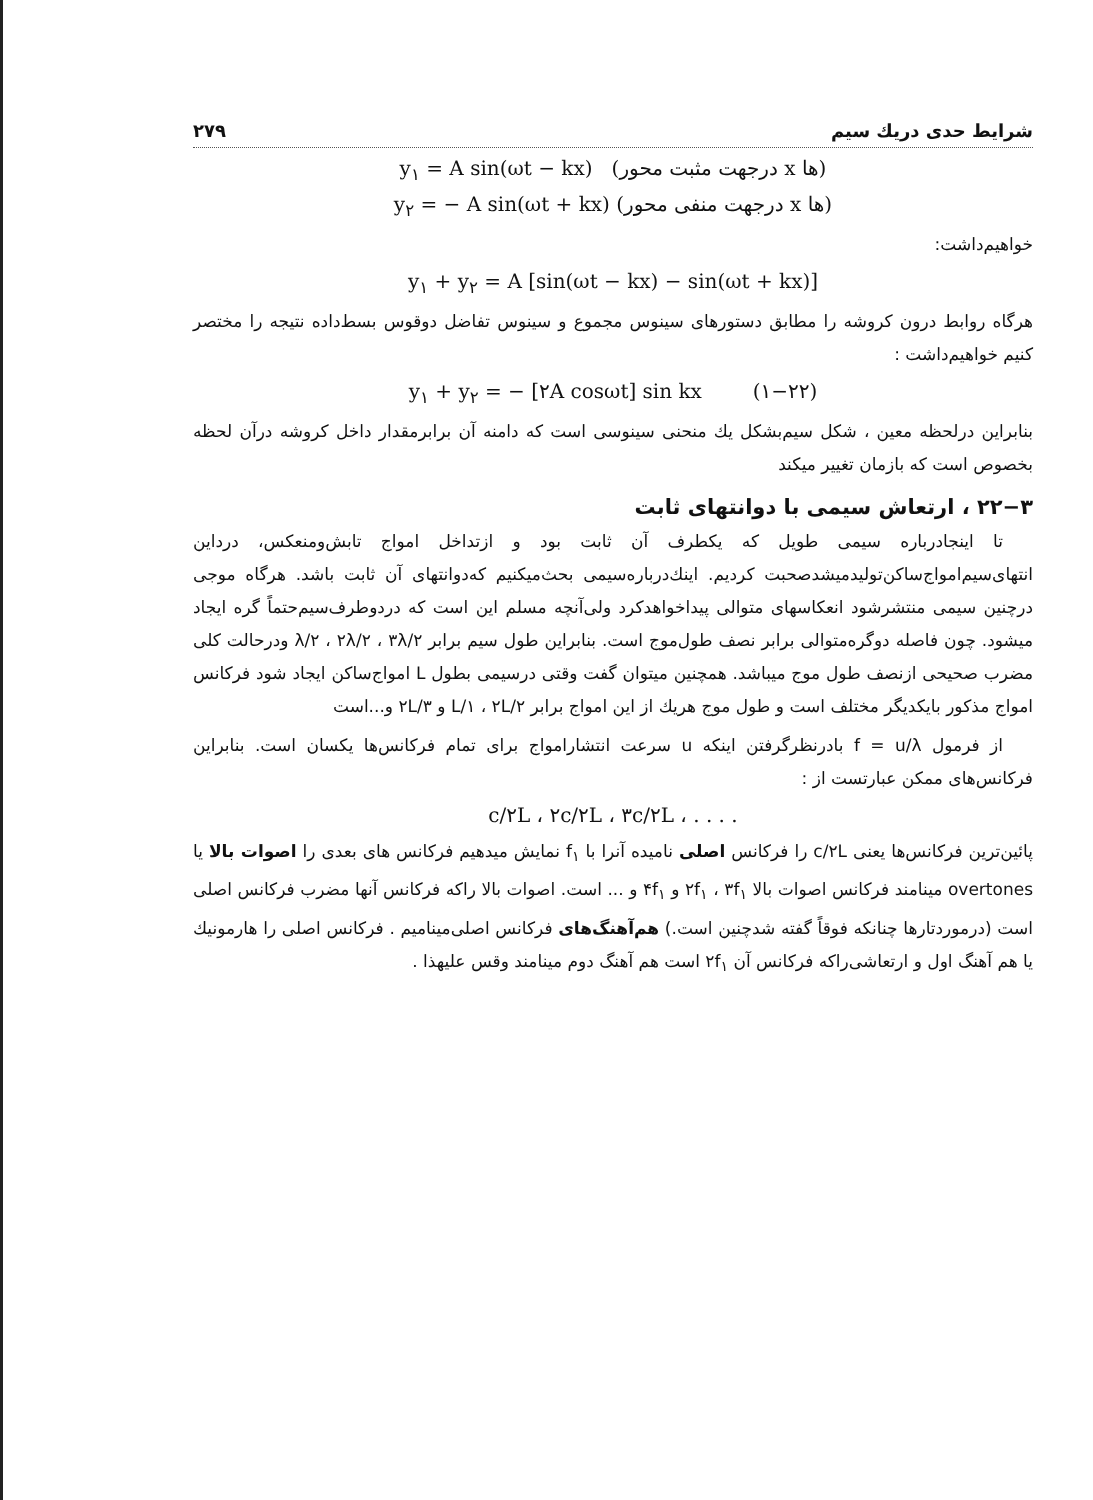شرایط حدی دریك سیم ۲۷۹
y<sub>۱</sub> = A sin(ωt − kx) (درجهت مثبت محور x ها)
y<sub>۲</sub> = − A sin(ωt + kx) (درجهت منفی محور x ها)
خواهیم‌داشت:
y<sub>۱</sub> + y<sub>۲</sub> = A [sin(ωt − kx) − sin(ωt + kx)]
هرگاه روابط درون کروشه را مطابق دستورهای سینوس مجموع و سینوس تفاضل دوقوس بسط‌داده نتیجه را مختصر کنیم خواهیم‌داشت :
y<sub>۱</sub> + y<sub>۲</sub> = − [۲A cosωt] sin kx (۱−۲۲)
بنابراین درلحظه معین ، شکل سیم‌بشکل یك منحنی سینوسی است که دامنه آن برابرمقدار داخل کروشه درآن لحظه بخصوص است که بازمان تغییر میکند
۲۲−۳ ، ارتعاش سیمی با دوانتهای ثابت
تا اینجادرباره سیمی طویل که یکطرف آن ثابت بود و ازتداخل امواج تابش‌ومنعکس، درداین انتهای‌سیم‌امواج‌ساکن‌تولیدمیشدصحبت کردیم. اینك‌درباره‌سیمی بحث‌میکنیم که‌دوانتهای آن ثابت باشد. هرگاه موجی درچنین سیمی منتشرشود انعکاسهای متوالی پیداخواهدکرد ولی‌آنچه مسلم این است که دردوطرف‌سیم‌حتماً گره ایجاد میشود. چون فاصله دوگره‌متوالی برابر نصف طول‌موج است. بنابراین طول سیم برابر λ/۲ ، ۲λ/۲ ، ۳λ/۲ ودرحالت کلی مضرب صحیحی ازنصف طول موج میباشد. همچنین میتوان گفت وقتی درسیمی بطول L امواج‌ساکن ایجاد شود فرکانس امواج مذکور بایکدیگر مختلف است و طول موج هریك از این امواج برابر L/۱ ، ۲L/۲ و ۲L/۳ و...است
از فرمول f = u/λ بادرنظرگرفتن اینکه u سرعت انتشارامواج برای تمام فرکانس‌ها یکسان است. بنابراین فرکانس‌های ممکن عبارتست از :
c/۲L ، ۲c/۲L ، ۳c/۲L ، . . . .
پائین‌ترین فرکانس‌ها یعنی c/۲L را فرکانس اصلی نامیده آنرا با f<sub>۱</sub> نمایش میدهیم فرکانس های بعدی را اصوات بالا یا overtones مینامند فرکانس اصوات بالا ۲f<sub>۱</sub> ، ۳f<sub>۱</sub> و ۴f<sub>۱</sub> و ... است. اصوات بالا راکه فرکانس آنها مضرب فرکانس اصلی است (درموردتارها چنانکه فوقاً گفته شدچنین است.) هم‌آهنگ‌های فرکانس اصلی‌مینامیم . فرکانس اصلی را هارمونیك یا هم آهنگ اول و ارتعاشی‌راکه فرکانس آن ۲f<sub>۱</sub> است هم آهنگ دوم مینامند وقس علیهذا .